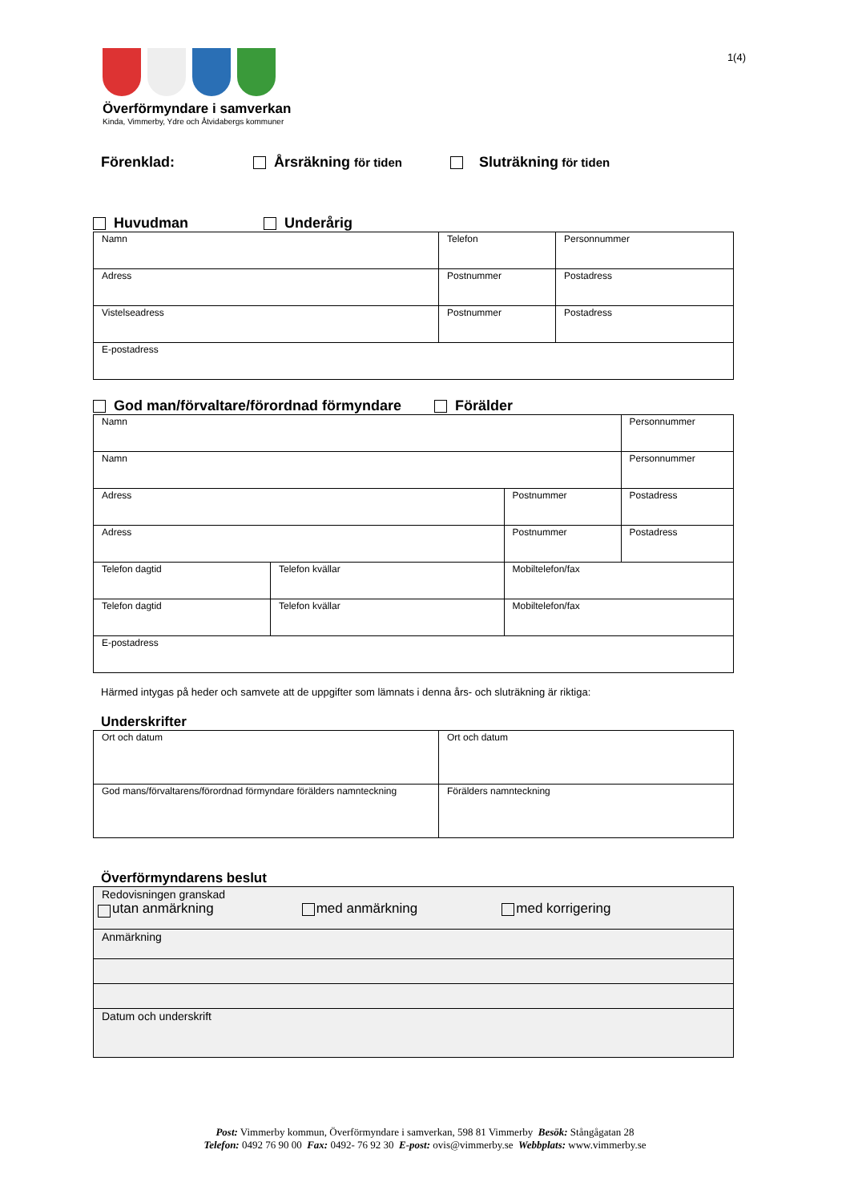1(4)
Överförmyndare i samverkan
Kinda, Vimmerby, Ydre och Åtvidabergs kommuner
Förenklad: Årsräkning för tiden Sluträkning för tiden
Huvudman Underårig
| Namn | Telefon | Personnummer |
| Adress | Postnummer | Postadress |
| Vistelseadress | Postnummer | Postadress |
| E-postadress | | |
God man/förvaltare/förordnad förmyndare Förälder
| Namn | | | Personnummer |
| Namn | | | Personnummer |
| Adress | | Postnummer | Postadress |
| Adress | | Postnummer | Postadress |
| Telefon dagtid | Telefon kvällar | Mobiltelefon/fax | |
| Telefon dagtid | Telefon kvällar | Mobiltelefon/fax | |
| E-postadress | | | |
Härmed intygas på heder och samvete att de uppgifter som lämnats i denna års- och sluträkning är riktiga:
Underskrifter
| Ort och datum | Ort och datum |
| God mans/förvaltarens/förordnad förmyndare förälders namnteckning | Förälders namnteckning |
Överförmyndarens beslut
| Redovisningen granskad utan anmärkning med anmärkning med korrigering |
| Anmärkning |
| Datum och underskrift |
Post: Vimmerby kommun, Överförmyndare i samverkan, 598 81 Vimmerby Besök: Stångågatan 28
Telefon: 0492 76 90 00 Fax: 0492- 76 92 30 E-post: ovis@vimmerby.se Webbplats: www.vimmerby.se